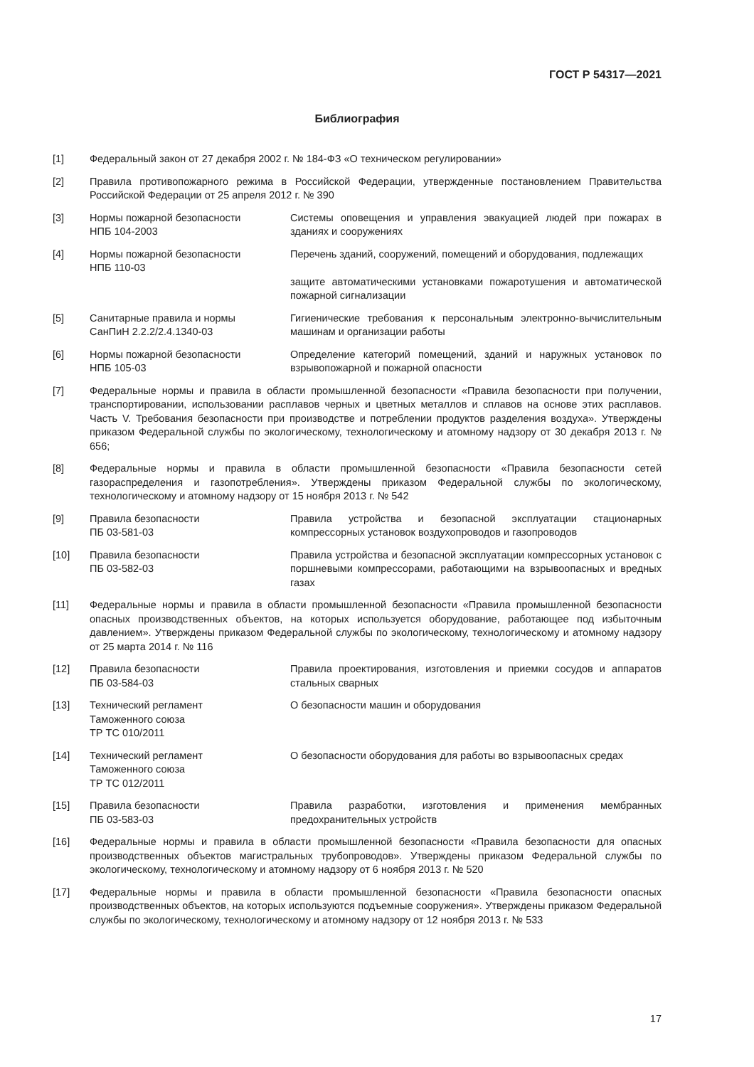ГОСТ Р 54317—2021
Библиография
[1] Федеральный закон от 27 декабря 2002 г. № 184-ФЗ «О техническом регулировании»
[2] Правила противопожарного режима в Российской Федерации, утвержденные постановлением Правительства Российской Федерации от 25 апреля 2012 г. № 390
[3] Нормы пожарной безопасности
НПБ 104-2003
Системы оповещения и управления эвакуацией людей при пожарах в зданиях и сооружениях
[4] Нормы пожарной безопасности
НПБ 110-03
Перечень зданий, сооружений, помещений и оборудования, подлежащих
защите автоматическими установками пожаротушения и автоматической пожарной сигнализации
[5] Санитарные правила и нормы
СанПиН 2.2.2/2.4.1340-03
Гигиенические требования к персональным электронно-вычислительным машинам и организации работы
[6] Нормы пожарной безопасности
НПБ 105-03
Определение категорий помещений, зданий и наружных установок по взрывопожарной и пожарной опасности
[7] Федеральные нормы и правила в области промышленной безопасности «Правила безопасности при получении, транспортировании, использовании расплавов черных и цветных металлов и сплавов на основе этих расплавов. Часть V. Требования безопасности при производстве и потреблении продуктов разделения воздуха». Утверждены приказом Федеральной службы по экологическому, технологическому и атомному надзору от 30 декабря 2013 г. № 656;
[8] Федеральные нормы и правила в области промышленной безопасности «Правила безопасности сетей газораспределения и газопотребления». Утверждены приказом Федеральной службы по экологическому, технологическому и атомному надзору от 15 ноября 2013 г. № 542
[9] Правила безопасности
ПБ 03-581-03
Правила устройства и безопасной эксплуатации стационарных компрессорных установок воздухопроводов и газопроводов
[10] Правила безопасности
ПБ 03-582-03
Правила устройства и безопасной эксплуатации компрессорных установок с поршневыми компрессорами, работающими на взрывоопасных и вредных газах
[11] Федеральные нормы и правила в области промышленной безопасности «Правила промышленной безопасности опасных производственных объектов, на которых используется оборудование, работающее под избыточным давлением». Утверждены приказом Федеральной службы по экологическому, технологическому и атомному надзору от 25 марта 2014 г. № 116
[12] Правила безопасности
ПБ 03-584-03
Правила проектирования, изготовления и приемки сосудов и аппаратов стальных сварных
[13] Технический регламент
Таможенного союза
ТР ТС 010/2011
О безопасности машин и оборудования
[14] Технический регламент
Таможенного союза
ТР ТС 012/2011
О безопасности оборудования для работы во взрывоопасных средах
[15] Правила безопасности
ПБ 03-583-03
Правила разработки, изготовления и применения мембранных предохранительных устройств
[16] Федеральные нормы и правила в области промышленной безопасности «Правила безопасности для опасных производственных объектов магистральных трубопроводов». Утверждены приказом Федеральной службы по экологическому, технологическому и атомному надзору от 6 ноября 2013 г. № 520
[17] Федеральные нормы и правила в области промышленной безопасности «Правила безопасности опасных производственных объектов, на которых используются подъемные сооружения». Утверждены приказом Федеральной службы по экологическому, технологическому и атомному надзору от 12 ноября 2013 г. № 533
17